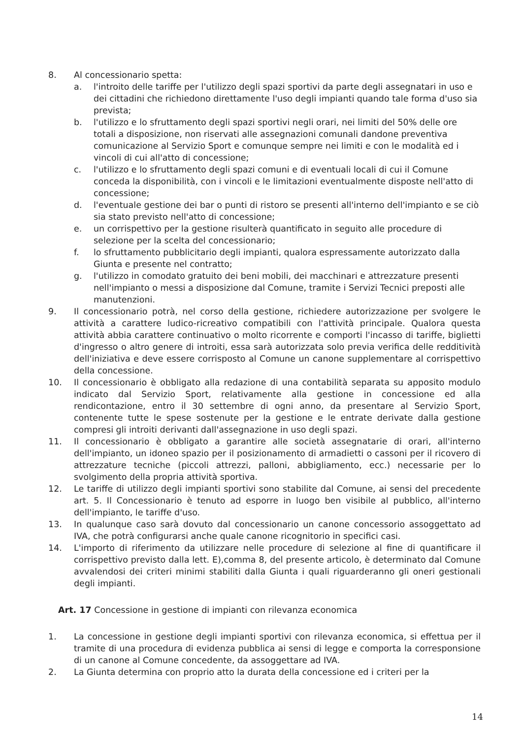8. Al concessionario spetta:
a. l'introito delle tariffe per l'utilizzo degli spazi sportivi da parte degli assegnatari in uso e dei cittadini che richiedono direttamente l'uso degli impianti quando tale forma d'uso sia prevista;
b. l'utilizzo e lo sfruttamento degli spazi sportivi negli orari, nei limiti del 50% delle ore totali a disposizione, non riservati alle assegnazioni comunali dandone preventiva comunicazione al Servizio Sport e comunque sempre nei limiti e con le modalità ed i vincoli di cui all'atto di concessione;
c. l'utilizzo e lo sfruttamento degli spazi comuni e di eventuali locali di cui il Comune conceda la disponibilità, con i vincoli e le limitazioni eventualmente disposte nell'atto di concessione;
d. l'eventuale gestione dei bar o punti di ristoro se presenti all'interno dell'impianto e se ciò sia stato previsto nell'atto di concessione;
e. un corrispettivo per la gestione risulterà quantificato in seguito alle procedure di selezione per la scelta del concessionario;
f. lo sfruttamento pubblicitario degli impianti, qualora espressamente autorizzato dalla Giunta e presente nel contratto;
g. l'utilizzo in comodato gratuito dei beni mobili, dei macchinari e attrezzature presenti nell'impianto o messi a disposizione dal Comune, tramite i Servizi Tecnici preposti alle manutenzioni.
9. Il concessionario potrà, nel corso della gestione, richiedere autorizzazione per svolgere le attività a carattere ludico-ricreativo compatibili con l'attività principale. Qualora questa attività abbia carattere continuativo o molto ricorrente e comporti l'incasso di tariffe, biglietti d'ingresso o altro genere di introiti, essa sarà autorizzata solo previa verifica delle redditività dell'iniziativa e deve essere corrisposto al Comune un canone supplementare al corrispettivo della concessione.
10. Il concessionario è obbligato alla redazione di una contabilità separata su apposito modulo indicato dal Servizio Sport, relativamente alla gestione in concessione ed alla rendicontazione, entro il 30 settembre di ogni anno, da presentare al Servizio Sport, contenente tutte le spese sostenute per la gestione e le entrate derivate dalla gestione compresi gli introiti derivanti dall'assegnazione in uso degli spazi.
11. Il concessionario è obbligato a garantire alle società assegnatarie di orari, all'interno dell'impianto, un idoneo spazio per il posizionamento di armadietti o cassoni per il ricovero di attrezzature tecniche (piccoli attrezzi, palloni, abbigliamento, ecc.) necessarie per lo svolgimento della propria attività sportiva.
12. Le tariffe di utilizzo degli impianti sportivi sono stabilite dal Comune, ai sensi del precedente art. 5. Il Concessionario è tenuto ad esporre in luogo ben visibile al pubblico, all'interno dell'impianto, le tariffe d'uso.
13. In qualunque caso sarà dovuto dal concessionario un canone concessorio assoggettato ad IVA, che potrà configurarsi anche quale canone ricognitorio in specifici casi.
14. L'importo di riferimento da utilizzare nelle procedure di selezione al fine di quantificare il corrispettivo previsto dalla lett. E),comma 8, del presente articolo, è determinato dal Comune avvalendosi dei criteri minimi stabiliti dalla Giunta i quali riguarderanno gli oneri gestionali degli impianti.
Art. 17 Concessione in gestione di impianti con rilevanza economica
1. La concessione in gestione degli impianti sportivi con rilevanza economica, si effettua per il tramite di una procedura di evidenza pubblica ai sensi di legge e comporta la corresponsione di un canone al Comune concedente, da assoggettare ad IVA.
2. La Giunta determina con proprio atto la durata della concessione ed i criteri per la
14